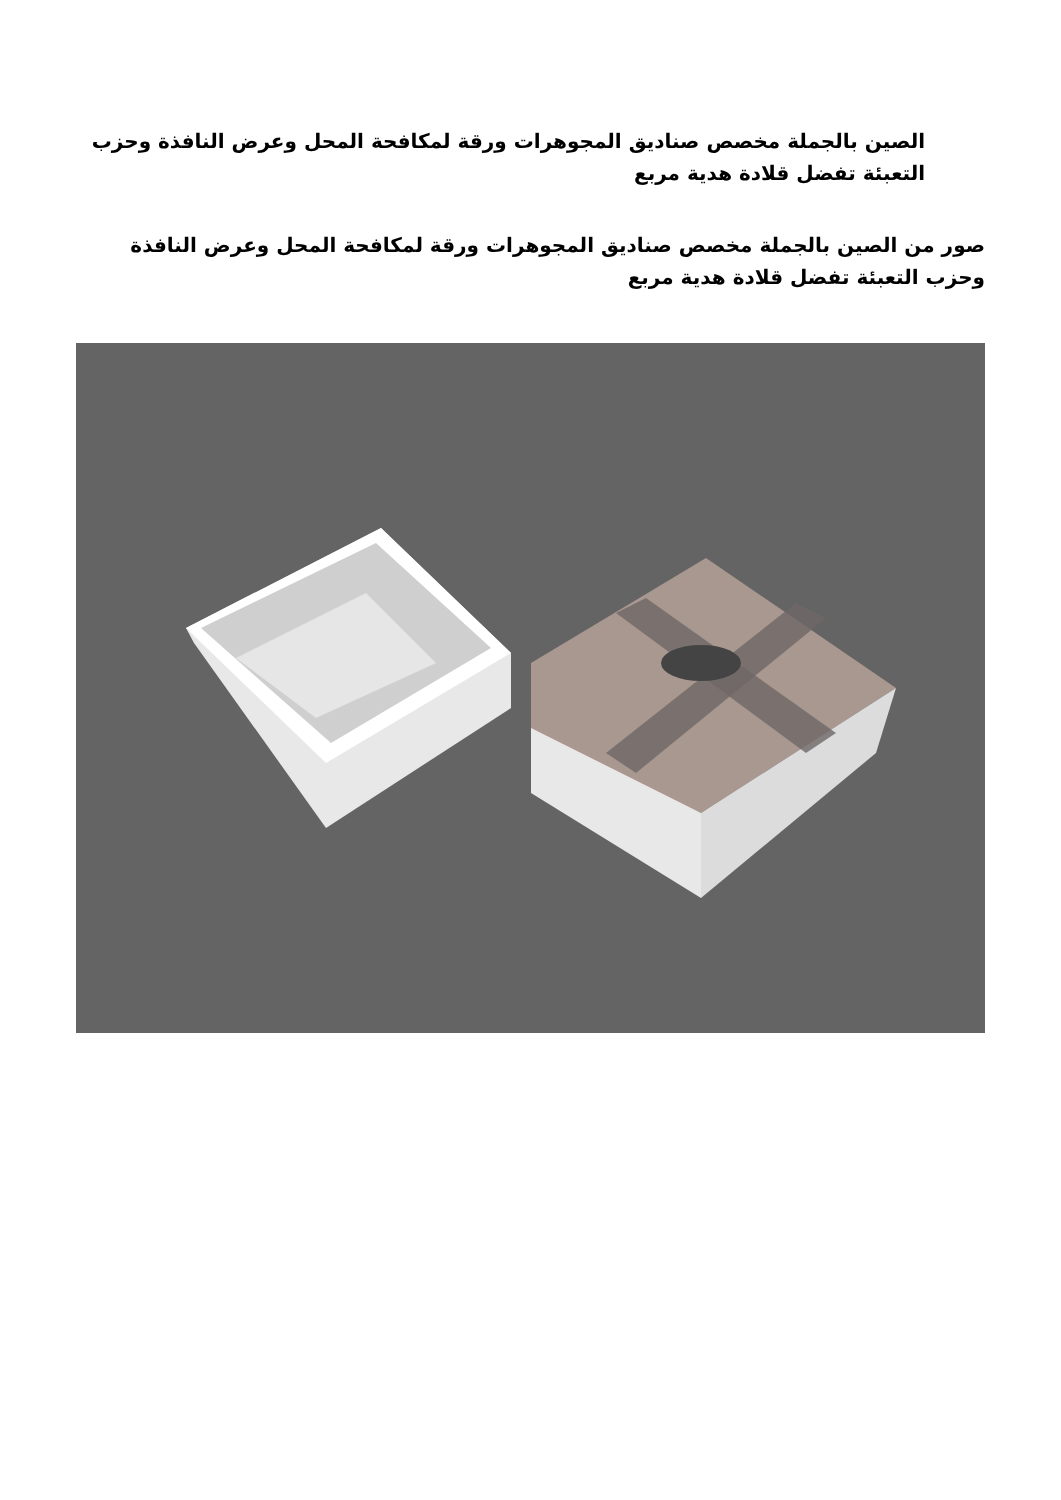الصين بالجملة مخصص صناديق المجوهرات ورقة لمكافحة المحل وعرض النافذة وحزب التعبئة تفضل قلادة هدية مربع
صور من الصين بالجملة مخصص صناديق المجوهرات ورقة لمكافحة المحل وعرض النافذة وحزب التعبئة تفضل قلادة هدية مربع